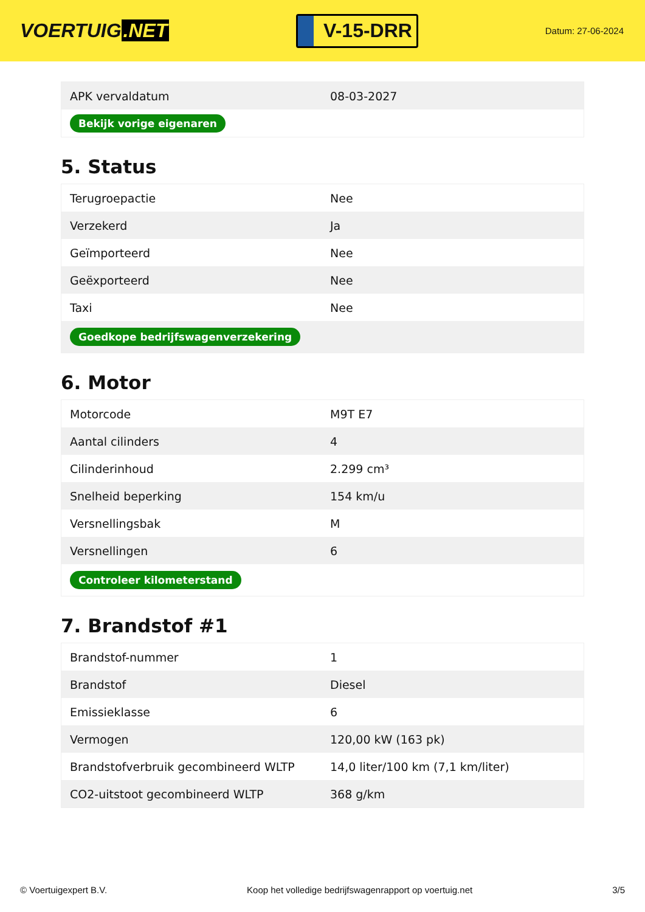VOERTUIG.NET
V-15-DRR
Datum: 27-06-2024
| APK vervaldatum | 08-03-2027 |
| Bekijk vorige eigenaren | |
5. Status
| Terugroepactie | Nee |
| Verzekerd | Ja |
| Geïmporteerd | Nee |
| Geëxporteerd | Nee |
| Taxi | Nee |
| Goedkope bedrijfswagenverzekering | |
6. Motor
| Motorcode | M9T E7 |
| Aantal cilinders | 4 |
| Cilinderinhoud | 2.299 cm³ |
| Snelheid beperking | 154 km/u |
| Versnellingsbak | M |
| Versnellingen | 6 |
| Controleer kilometerstand | |
7. Brandstof #1
| Brandstof-nummer | 1 |
| Brandstof | Diesel |
| Emissieklasse | 6 |
| Vermogen | 120,00 kW (163 pk) |
| Brandstofverbruik gecombineerd WLTP | 14,0 liter/100 km (7,1 km/liter) |
| CO2-uitstoot gecombineerd WLTP | 368 g/km |
© Voertuigexpert B.V. Koop het volledige bedrijfswagenrapport op voertuig.net 3/5